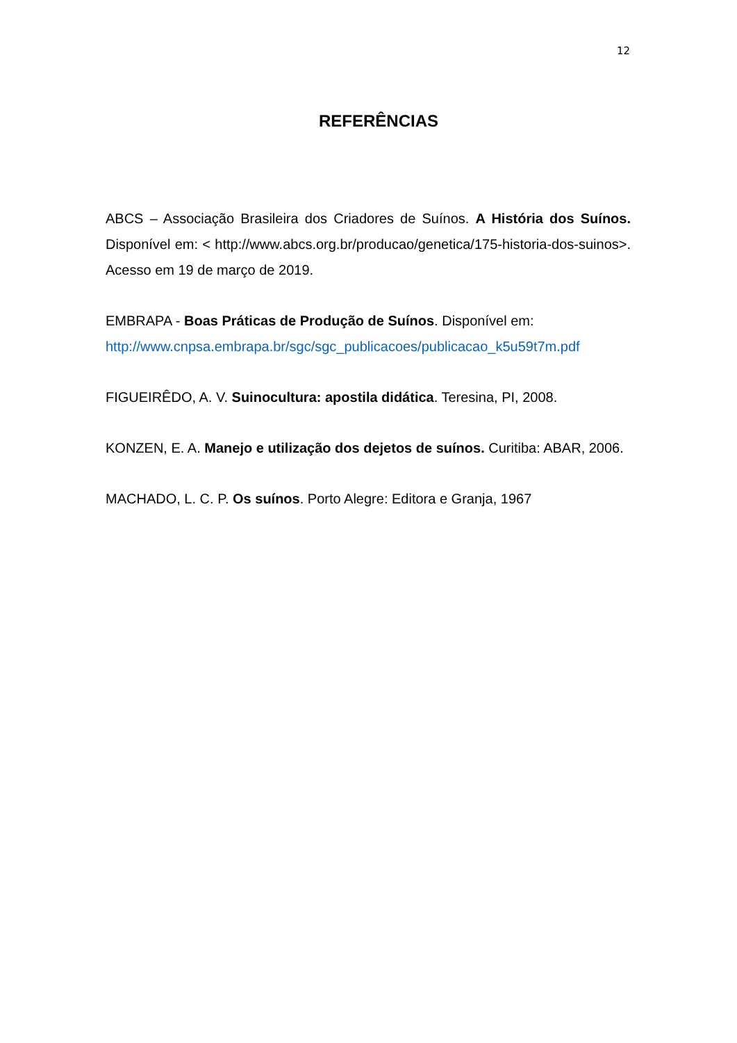12
REFERÊNCIAS
ABCS – Associação Brasileira dos Criadores de Suínos. A História dos Suínos. Disponível em: < http://www.abcs.org.br/producao/genetica/175-historia-dos-suinos>. Acesso em 19 de março de 2019.
EMBRAPA - Boas Práticas de Produção de Suínos. Disponível em: http://www.cnpsa.embrapa.br/sgc/sgc_publicacoes/publicacao_k5u59t7m.pdf
FIGUEIRÊDO, A. V. Suinocultura: apostila didática. Teresina, PI, 2008.
KONZEN, E. A. Manejo e utilização dos dejetos de suínos. Curitiba: ABAR, 2006.
MACHADO, L. C. P. Os suínos. Porto Alegre: Editora e Granja, 1967